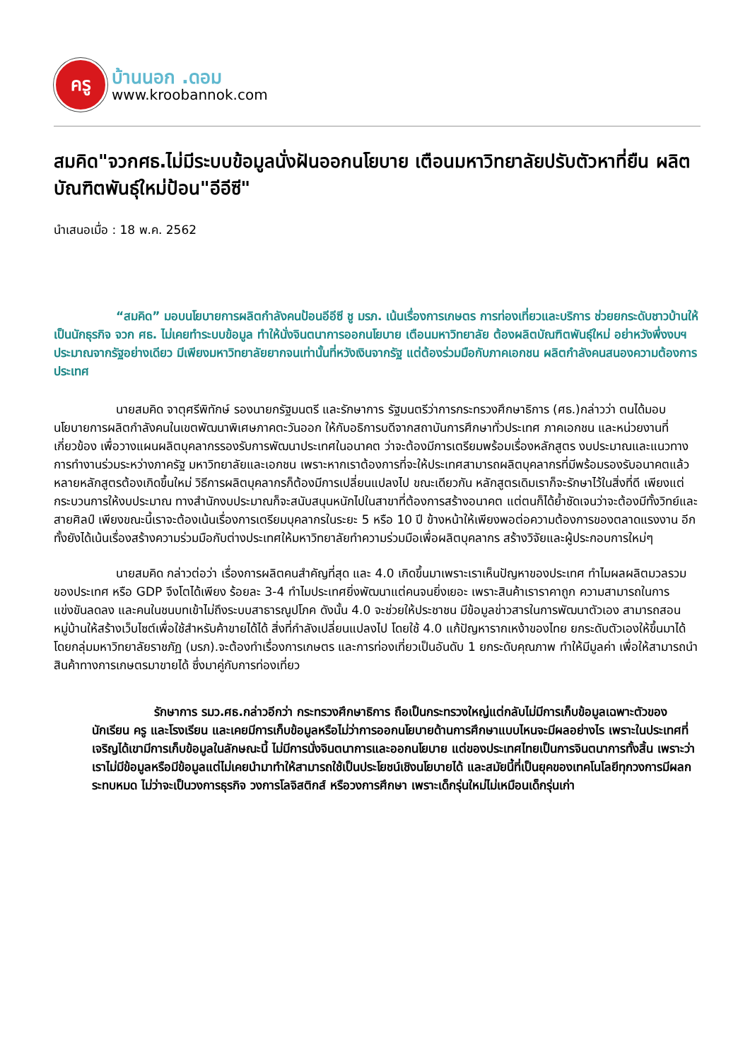ครู
บ้านนอก .ดอม
www.kroobannok.com
สมคิด"จวกศธ.ไม่มีระบบข้อมูลนั่งฝันออกนโยบาย เตือนมหาวิทยาลัยปรับตัวหาที่ยืน ผลิตบัณฑิตพันธุ์ใหม่ป้อน"อีอีซี"
นำเสนอเมื่อ : 18 พ.ค. 2562
“สมคิด” มอบนโยบายการผลิตกำลังคนป้อนอีอีซี ชู มรภ. เน้นเรื่องการเกษตร การท่องเที่ยวและบริการ ช่วยยกระดับชาวบ้านให้เป็นนักธุรกิจ จวก ศธ. ไม่เคยทำระบบข้อมูล ทำให้นั่งจินตนาการออกนโยบาย เตือนมหาวิทยาลัย ต้องผลิตบัณฑิตพันธุ์ใหม่ อย่าหวังพึ่งงบฯประมาณจากรัฐอย่างเดียว มีเพียงมหาวิทยาลัยยากจนเท่านั้นที่หวังเงินจากรัฐ แต่ต้องร่วมมือกับภาคเอกชน ผลิตกำลังคนสนองความต้องการประเทศ
นายสมคิด จาตุศรีพิทักษ์ รองนายกรัฐมนตรี และรักษาการ รัฐมนตรีว่าการกระทรวงศึกษาธิการ (ศธ.)กล่าวว่า ตนได้มอบนโยบายการผลิตกำลังคนในเขตพัฒนาพิเศษภาคตะวันออก ให้กับอธิการบดีจากสถาบันการศึกษาทั่วประเทศ ภาคเอกชน และหน่วยงานที่เกี่ยวข้อง เพื่อวางแผนผลิตบุคลากรรองรับการพัฒนาประเทศในอนาคต ว่าจะต้องมีการเตรียมพร้อมเรื่องหลักสูตร งบประมาณและแนวทางการทำงานร่วมระหว่างภาครัฐ มหาวิทยาลัยและเอกชน เพราะหากเราต้องการที่จะให้ประเทศสามารถผลิตบุคลากรที่มีพร้อมรองรับอนาคตแล้ว หลายหลักสูตรต้องเกิดขึ้นใหม่ วิธีการผลิตบุคลากรก็ต้องมีการเปลี่ยนแปลงไป ขณะเดียวกัน หลักสูตรเดิมเราก็จะรักษาไว้ในสิ่งที่ดี เพียงแต่กระบวนการให้งบประมาณ ทางสำนักงบประมาณก็จะสนับสนุนหนักไปในสาขาที่ต้องการสร้างอนาคต แต่ตนก็ได้ย้ำชัดเจนว่าจะต้องมีทั้งวิทย์และสายศิลป์ เพียงขณะนี้เราจะต้องเน้นเรื่องการเตรียมบุคลากรในระยะ 5 หรือ 10 ปี ข้างหน้าให้เพียงพอต่อความต้องการของตลาดแรงงาน อีกทั้งยังได้เน้นเรื่องสร้างความร่วมมือกับต่างประเทศให้มหาวิทยาลัยทำความร่วมมือเพื่อผลิตบุคลากร สร้างวิจัยและผู้ประกอบการใหม่ๆ
นายสมคิด กล่าวต่อว่า เรื่องการผลิตคนสำคัญที่สุด และ 4.0 เกิดขึ้นมาเพราะเราเห็นปัญหาของประเทศ ทำไมผลผลิตมวลรวมของประเทศ หรือ GDP จึงโตได้เพียง ร้อยละ 3-4 ทำไมประเทศยิ่งพัฒนาแต่คนจนยิ่งเยอะ เพราะสินค้าเราราคาถูก ความสามารถในการแข่งขันลดลง และคนในชนบทเข้าไม่ถึงระบบสาธารณูปโภค ดังนั้น 4.0 จะช่วยให้ประชาชน มีข้อมูลข่าวสารในการพัฒนาตัวเอง สามารถสอนหมู่บ้านให้สร้างเว็บไซต์เพื่อใช้สำหรับค้าขายได้ได้ สิ่งที่กำลังเปลี่ยนแปลงไป โดยใช้ 4.0 แก้ปัญหารากเหง้าของไทย ยกระดับตัวเองให้ขึ้นมาได้ โดยกลุ่มมหาวิทยาลัยราชภัฏ (มรภ).จะต้องทำเรื่องการเกษตร และการท่องเที่ยวเป็นอันดับ 1 ยกระดับคุณภาพ ทำให้มีมูลค่า เพื่อให้สามารถนำสินค้าทางการเกษตรมาขายได้ ซึ่งมาคู่กับการท่องเที่ยว
รักษาการ รมว.ศธ.กล่าวอีกว่า กระทรวงศึกษาธิการ ถือเป็นกระทรวงใหญ่แต่กลับไม่มีการเก็บข้อมูลเฉพาะตัวของนักเรียน ครู และโรงเรียน และเคยมีการเก็บข้อมูลหรือไม่ว่าการออกนโยบายด้านการศึกษาแบบไหนจะมีผลอย่างไร เพราะในประเทศที่เจริญได้เขามีการเก็บข้อมูลในลักษณะนี้ ไม่มีการนั่งจินตนาการและออกนโยบาย แต่ของประเทศไทยเป็นการจินตนาการทั้งสิ้น เพราะว่าเราไม่มีข้อมูลหรือมีข้อมูลแต่ไม่เคยนำมาทำให้สามารถใช้เป็นประโยชน์เชิงนโยบายได้ และสมัยนี้ที่เป็นยุคของเทคโนโลยีทุกวงการมีผลกระทบหมด ไม่ว่าจะเป็นวงการธุรกิจ วงการโลจิสติกส์ หรือวงการศึกษา เพราะเด็กรุ่นใหม่ไม่เหมือนเด็กรุ่นเก่า